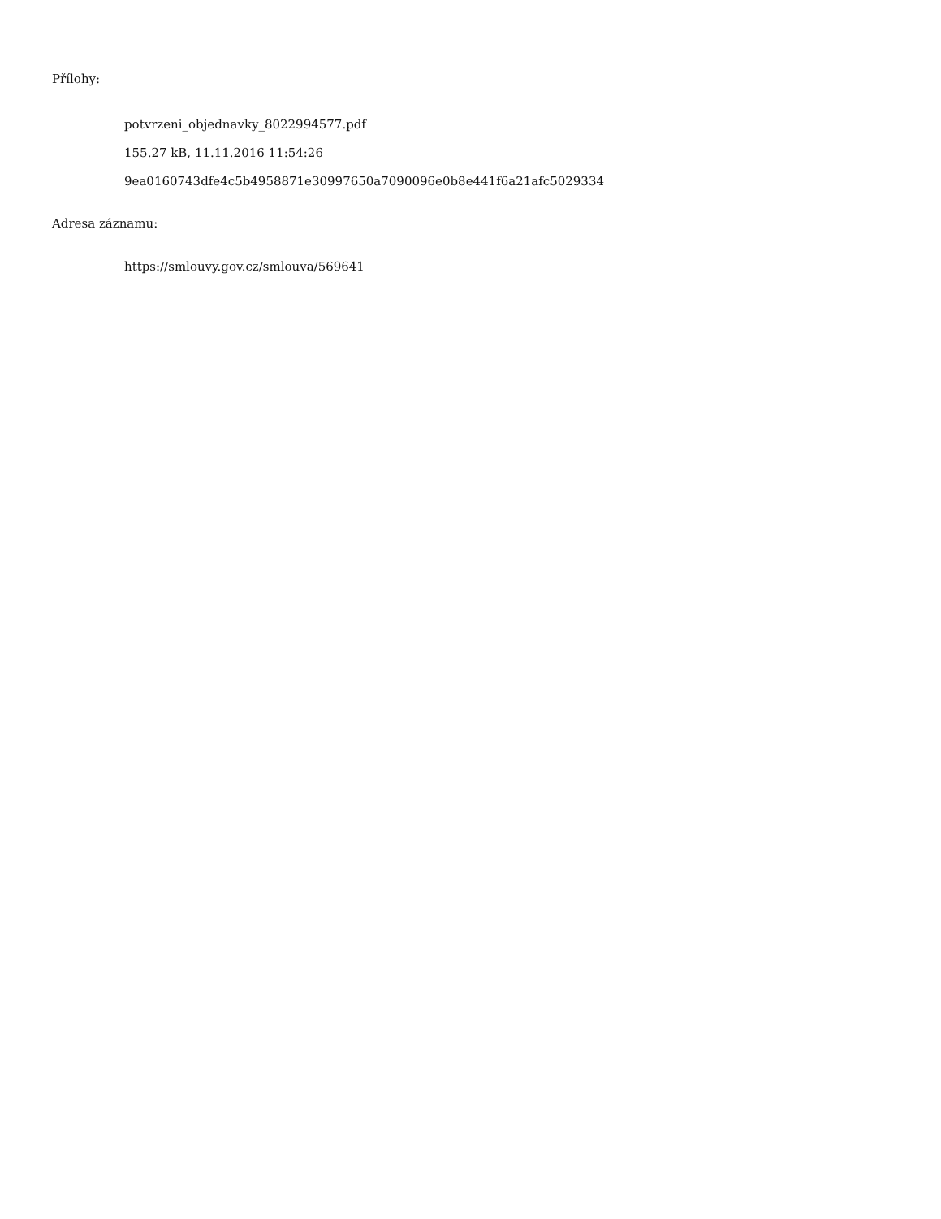Přílohy:
potvrzeni_objednavky_8022994577.pdf
155.27 kB, 11.11.2016 11:54:26
9ea0160743dfe4c5b4958871e30997650a7090096e0b8e441f6a21afc5029334
Adresa záznamu:
https://smlouvy.gov.cz/smlouva/569641